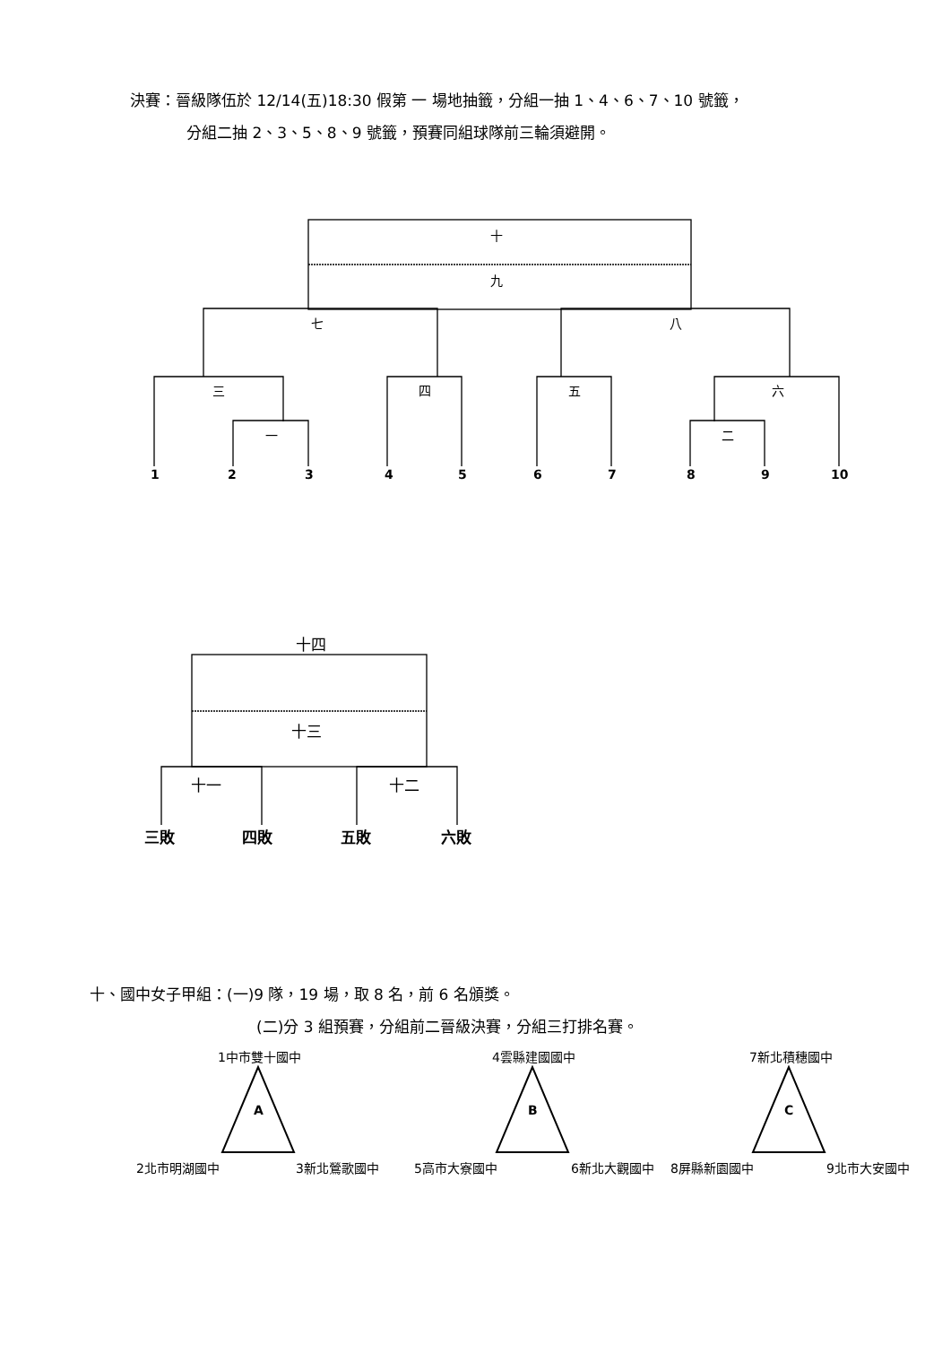決賽：晉級隊伍於 12/14(五)18:30 假第 一 場地抽籤，分組一抽 1、4、6、7、10 號籤，
分組二抽 2、3、5、8、9 號籤，預賽同組球隊前三輪須避開。
十
九
七 八
三 四 五 六
一 二
1 2 3 4 5 6 7 8 9 10
十四
十三
十一 十二
三敗 四敗 五敗 六敗
十、國中女子甲組：(一)9 隊，19 場，取 8 名，前 6 名頒獎。
(二)分 3 組預賽，分組前二晉級決賽，分組三打排名賽。
1中市雙十國中 4雲縣建國國中 7新北積穗國中
A B C
2北市明湖國中 3新北鶯歌國中 5高市大寮國中 6新北大觀國中 8屏縣新園國中 9北市大安國中